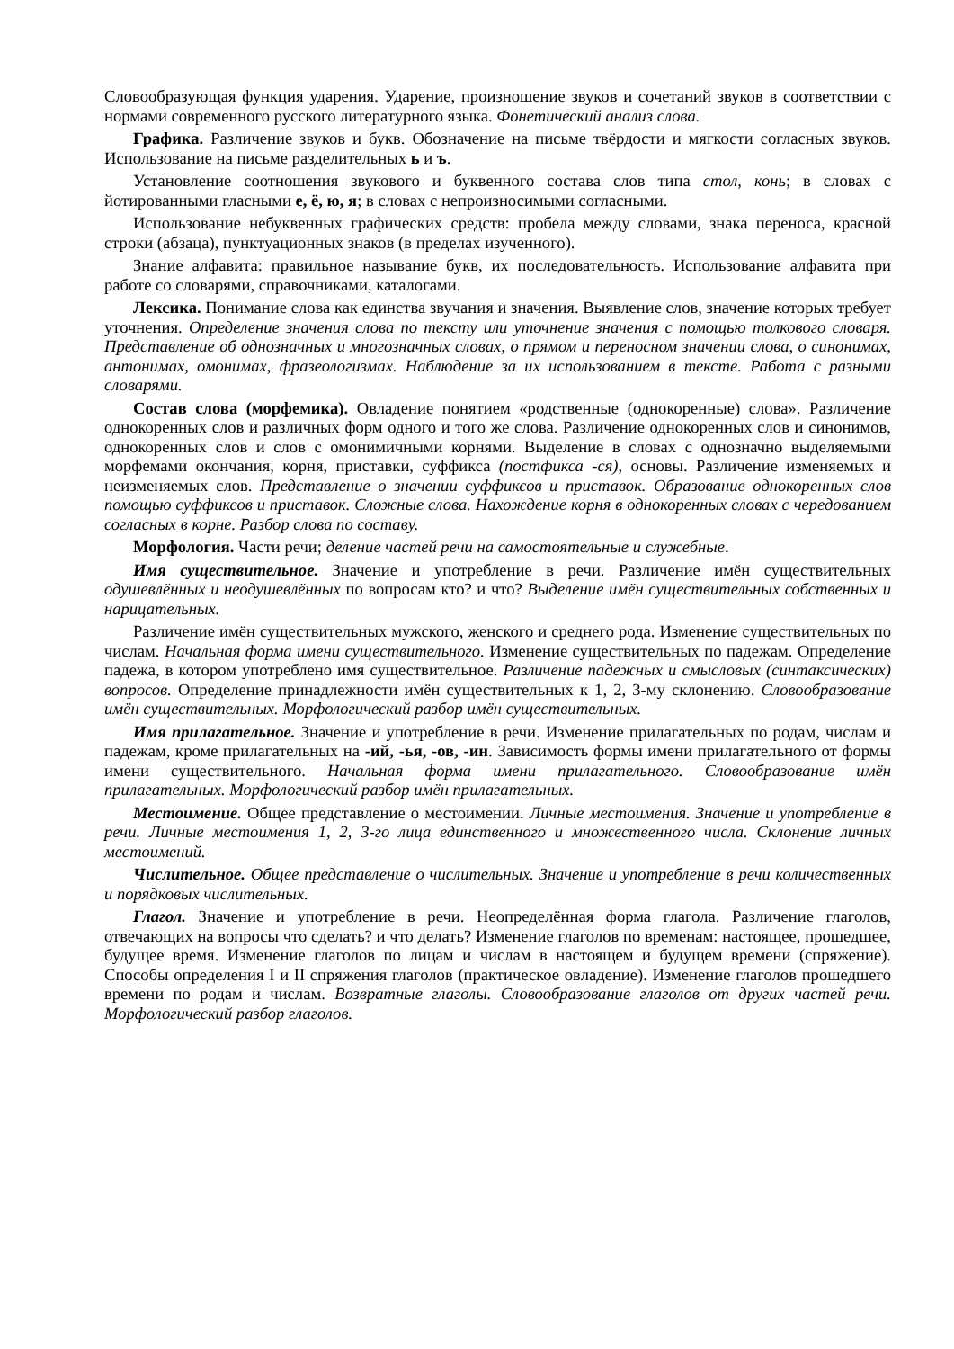Словообразующая функция ударения. Ударение, произношение звуков и сочетаний звуков в соответствии с нормами современного русского литературного языка. Фонетический анализ слова.
Графика. Различение звуков и букв. Обозначение на письме твёрдости и мягкости согласных звуков. Использование на письме разделительных ь и ъ.
Установление соотношения звукового и буквенного состава слов типа стол, конь; в словах с йотированными гласными е, ё, ю, я; в словах с непроизносимыми согласными.
Использование небуквенных графических средств: пробела между словами, знака переноса, красной строки (абзаца), пунктуационных знаков (в пределах изученного).
Знание алфавита: правильное называние букв, их последовательность. Использование алфавита при работе со словарями, справочниками, каталогами.
Лексика. Понимание слова как единства звучания и значения. Выявление слов, значение которых требует уточнения. Определение значения слова по тексту или уточнение значения с помощью толкового словаря. Представление об однозначных и многозначных словах, о прямом и переносном значении слова, о синонимах, антонимах, омонимах, фразеологизмах. Наблюдение за их использованием в тексте. Работа с разными словарями.
Состав слова (морфемика). Овладение понятием «родственные (однокоренные) слова». Различение однокоренных слов и различных форм одного и того же слова. Различение однокоренных слов и синонимов, однокоренных слов и слов с омонимичными корнями. Выделение в словах с однозначно выделяемыми морфемами окончания, корня, приставки, суффикса (постфикса -ся), основы. Различение изменяемых и неизменяемых слов. Представление о значении суффиксов и приставок. Образование однокоренных слов помощью суффиксов и приставок. Сложные слова. Нахождение корня в однокоренных словах с чередованием согласных в корне. Разбор слова по составу.
Морфология. Части речи; деление частей речи на самостоятельные и служебные.
Имя существительное. Значение и употребление в речи. Различение имён существительных одушевлённых и неодушевлённых по вопросам кто? и что? Выделение имён существительных собственных и нарицательных.
Различение имён существительных мужского, женского и среднего рода. Изменение существительных по числам. Начальная форма имени существительного. Изменение существительных по падежам. Определение падежа, в котором употреблено имя существительное. Различение падежных и смысловых (синтаксических) вопросов. Определение принадлежности имён существительных к 1, 2, 3-му склонению. Словообразование имён существительных. Морфологический разбор имён существительных.
Имя прилагательное. Значение и употребление в речи. Изменение прилагательных по родам, числам и падежам, кроме прилагательных на -ий, -ья, -ов, -ин. Зависимость формы имени прилагательного от формы имени существительного. Начальная форма имени прилагательного. Словообразование имён прилагательных. Морфологический разбор имён прилагательных.
Местоимение. Общее представление о местоимении. Личные местоимения. Значение и употребление в речи. Личные местоимения 1, 2, 3-го лица единственного и множественного числа. Склонение личных местоимений.
Числительное. Общее представление о числительных. Значение и употребление в речи количественных и порядковых числительных.
Глагол. Значение и употребление в речи. Неопределённая форма глагола. Различение глаголов, отвечающих на вопросы что сделать? и что делать? Изменение глаголов по временам: настоящее, прошедшее, будущее время. Изменение глаголов по лицам и числам в настоящем и будущем времени (спряжение). Способы определения I и II спряжения глаголов (практическое овладение). Изменение глаголов прошедшего времени по родам и числам. Возвратные глаголы. Словообразование глаголов от других частей речи. Морфологический разбор глаголов.